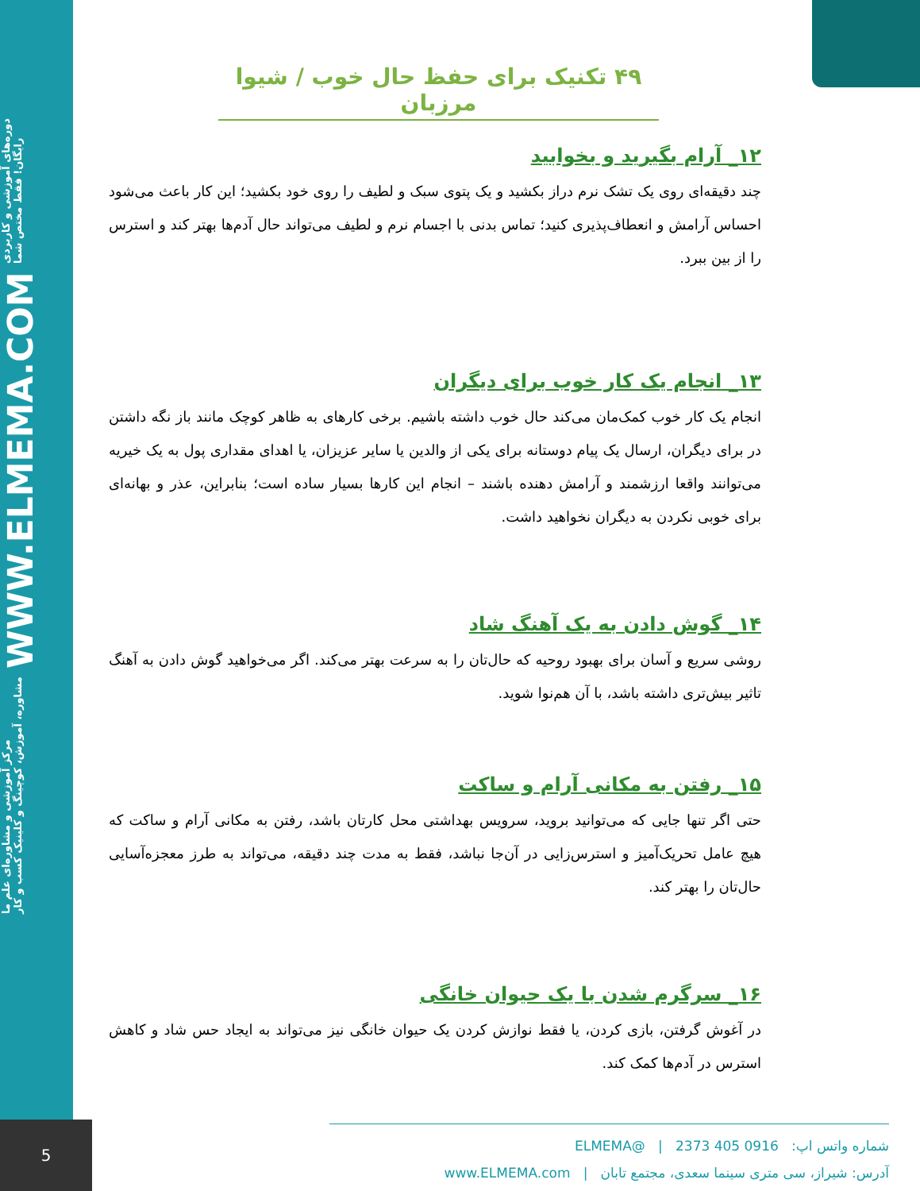مرکز آموزشی و مشاوره‌ای علم ما
مشاوره، آموزش، کوچینگ و کلینیک کسب و کار WWW.ELMEMA.COM دوره‌های آموزشی و کاربردی
رایگان! فقط مختص شما
5
۴۹ تکنیک برای حفظ حال خوب / شیوا مرزبان
۱۲_ آرام بگیرید و بخوابید
چند دقیقه‌ای روی یک تشک نرم دراز بکشید و یک پتوی سبک و لطیف را روی خود بکشید؛ این کار باعث می‌شود احساس آرامش و انعطاف‌پذیری کنید؛ تماس بدنی با اجسام نرم و لطیف می‌تواند حال آدم‌ها بهتر کند و استرس را از بین ببرد.
۱۳_ انجام یک کار خوب برای دیگران
انجام یک کار خوب کمک‌مان می‌کند حال خوب داشته باشیم. برخی کارهای به ظاهر کوچک مانند باز نگه داشتن در برای دیگران، ارسال یک پیام دوستانه برای یکی از والدین یا سایر عزیزان، یا اهدای مقداری پول به یک خیریه می‌توانند واقعا ارزشمند و آرامش دهنده باشند – انجام این کارها بسیار ساده است؛ بنابراین، عذر و بهانه‌ای برای خوبی نکردن به دیگران نخواهید داشت.
۱۴_ گوش دادن به یک آهنگ شاد
روشی سریع و آسان برای بهبود روحیه که حال‌تان را به سرعت بهتر می‌کند. اگر می‌خواهید گوش دادن به آهنگ تاثیر بیش‌تری داشته باشد، با آن هم‌نوا شوید.
۱۵_ رفتن به مکانی آرام و ساکت
حتی اگر تنها جایی که می‌توانید بروید، سرویس بهداشتی محل کارتان باشد، رفتن به مکانی آرام و ساکت که هیچ عامل تحریک‌آمیز و استرس‌زایی در آن‌جا نباشد، فقط به مدت چند دقیقه، می‌تواند به طرز معجزه‌آسایی حال‌تان را بهتر کند.
۱۶_ سرگرم شدن با یک حیوان خانگی
در آغوش گرفتن، بازی کردن، یا فقط نوازش کردن یک حیوان خانگی نیز می‌تواند به ایجاد حس شاد و کاهش استرس در آدم‌ها کمک کند.
شماره واتس اپ: 0916 405 2373 | @ELMEMA
آدرس: شیراز، سی متری سینما سعدی، مجتمع تابان | www.ELMEMA.com